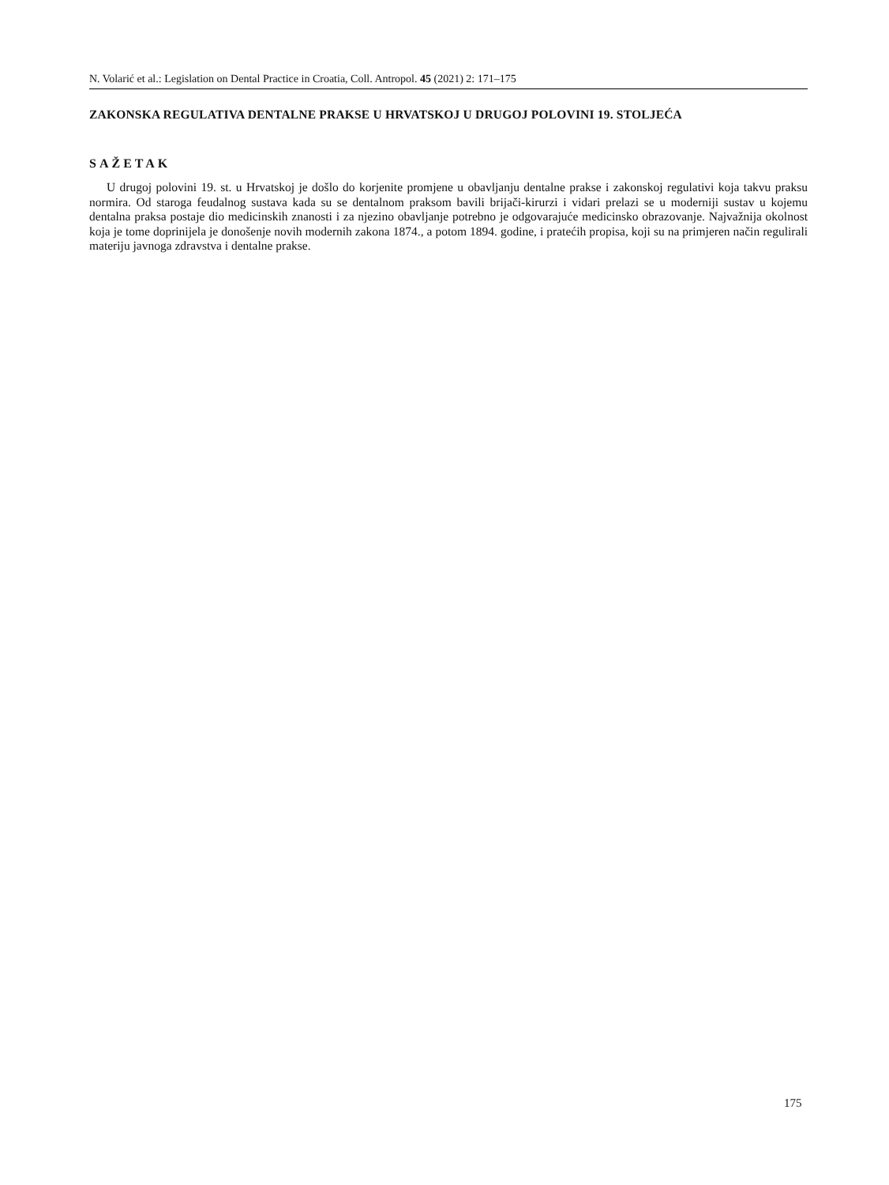N. Volarić et al.: Legislation on Dental Practice in Croatia, Coll. Antropol. 45 (2021) 2: 171–175
ZAKONSKA REGULATIVA DENTALNE PRAKSE U HRVATSKOJ U DRUGOJ POLOVINI 19. STOLJEĆA
SAŽETAK
U drugoj polovini 19. st. u Hrvatskoj je došlo do korjenite promjene u obavljanju dentalne prakse i zakonskoj regulativi koja takvu praksu normira. Od staroga feudalnog sustava kada su se dentalnom praksom bavili brijači-kirurzi i vidari prelazi se u moderniji sustav u kojemu dentalna praksa postaje dio medicinskih znanosti i za njezino obavljanje potrebno je odgovarajuće medicinsko obrazovanje. Najvažnija okolnost koja je tome doprinijela je donošenje novih modernih zakona 1874., a potom 1894. godine, i pratećih propisa, koji su na primjeren način regulirali materiju javnoga zdravstva i dentalne prakse.
175